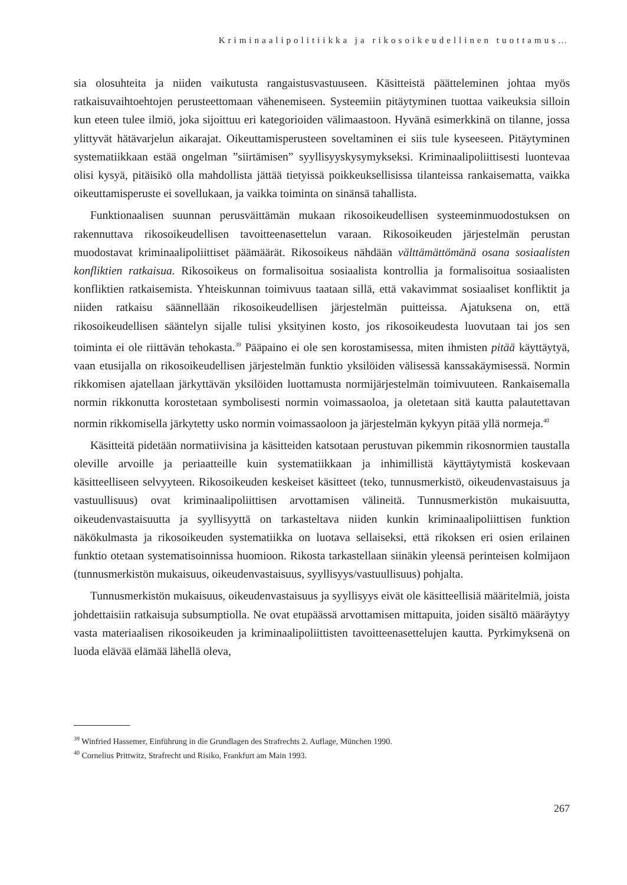Kriminaalipolitiikka ja rikosoikeudellinen tuottamus…
sia olosuhteita ja niiden vaikutusta rangaistusvastuuseen. Käsitteistä päätteleminen johtaa myös ratkaisuvaihtoehtojen perusteettomaan vähenemiseen. Systeemiin pitäytyminen tuottaa vaikeuksia silloin kun eteen tulee ilmiö, joka sijoittuu eri kategorioiden välimaastoon. Hyvänä esimerkkinä on tilanne, jossa ylittyvät hätävarjelun aikarajat. Oikeuttamisperusteen soveltaminen ei siis tule kyseeseen. Pitäytyminen systematiikkaan estää ongelman ”siirtämisen” syyllisyyskysymykseksi. Kriminaalipoliittisesti luontevaa olisi kysyä, pitäisikö olla mahdollista jättää tietyissä poikkeuksellisissa tilanteissa rankaisematta, vaikka oikeuttamisperuste ei sovellukaan, ja vaikka toiminta on sinänsä tahallista.
Funktionaalisen suunnan perusväittämän mukaan rikosoikeudellisen systeeminmuodostuksen on rakennuttava rikosoikeudellisen tavoitteenasettelun varaan. Rikosoikeuden järjestelmän perustan muodostavat kriminaalipoliittiset päämäärät. Rikosoikeus nähdään välttämättömänä osana sosiaalisten konfliktien ratkaisua. Rikosoikeus on formalisoitua sosiaalista kontrollia ja formalisoitua sosiaalisten konfliktien ratkaisemista. Yhteiskunnan toimivuus taataan sillä, että vakavimmat sosiaaliset konfliktit ja niiden ratkaisu säännellään rikosoikeudellisen järjestelmän puitteissa. Ajatuksena on, että rikosoikeudellisen sääntelyn sijalle tulisi yksityinen kosto, jos rikosoikeudesta luovutaan tai jos sen toiminta ei ole riittävän tehokasta.<sup>39</sup> Pääpaino ei ole sen korostamisessa, miten ihmisten pitää käyttäytyä, vaan etusijalla on rikosoikeudellisen järjestelmän funktio yksilöiden välisessä kanssakäymisessä. Normin rikkomisen ajatellaan järkyttävän yksilöiden luottamusta normijärjestelmän toimivuuteen. Rankaisemalla normin rikkonutta korostetaan symbolisesti normin voimassaoloa, ja oletetaan sitä kautta palautettavan normin rikkomisella järkytetty usko normin voimassaoloon ja järjestelmän kykyyn pitää yllä normeja.<sup>40</sup>
Käsitteitä pidetään normatiivisina ja käsitteiden katsotaan perustuvan pikemmin rikosnormien taustalla oleville arvoille ja periaatteille kuin systematiikkaan ja inhimillistä käyttäytymistä koskevaan käsitteelliseen selvyyteen. Rikosoikeuden keskeiset käsitteet (teko, tunnusmerkistö, oikeudenvastaisuus ja vastuullisuus) ovat kriminaalipoliittisen arvottamisen välineitä. Tunnusmerkistön mukaisuutta, oikeudenvastaisuutta ja syyllisyyttä on tarkasteltava niiden kunkin kriminaalipoliittisen funktion näkökulmasta ja rikosoikeuden systematiikka on luotava sellaiseksi, että rikoksen eri osien erilainen funktio otetaan systematisoinnissa huomioon. Rikosta tarkastellaan siinäkin yleensä perinteisen kolmijaon (tunnusmerkistön mukaisuus, oikeudenvastaisuus, syyllisyys/vastuullisuus) pohjalta.
Tunnusmerkistön mukaisuus, oikeudenvastaisuus ja syyllisyys eivät ole käsitteellisiä määritelmiä, joista johdettaisiin ratkaisuja subsumptiolla. Ne ovat etupäässä arvottamisen mittapuita, joiden sisältö määräytyy vasta materiaalisen rikosoikeuden ja kriminaalipoliittisten tavoitteenasettelujen kautta. Pyrkimyksenä on luoda elävää elämää lähellä oleva,
<sup>39</sup> Winfried Hassemer, Einführung in die Grundlagen des Strafrechts 2. Auflage, München 1990.
<sup>40</sup> Cornelius Prittwitz, Strafrecht und Risiko, Frankfurt am Main 1993.
267